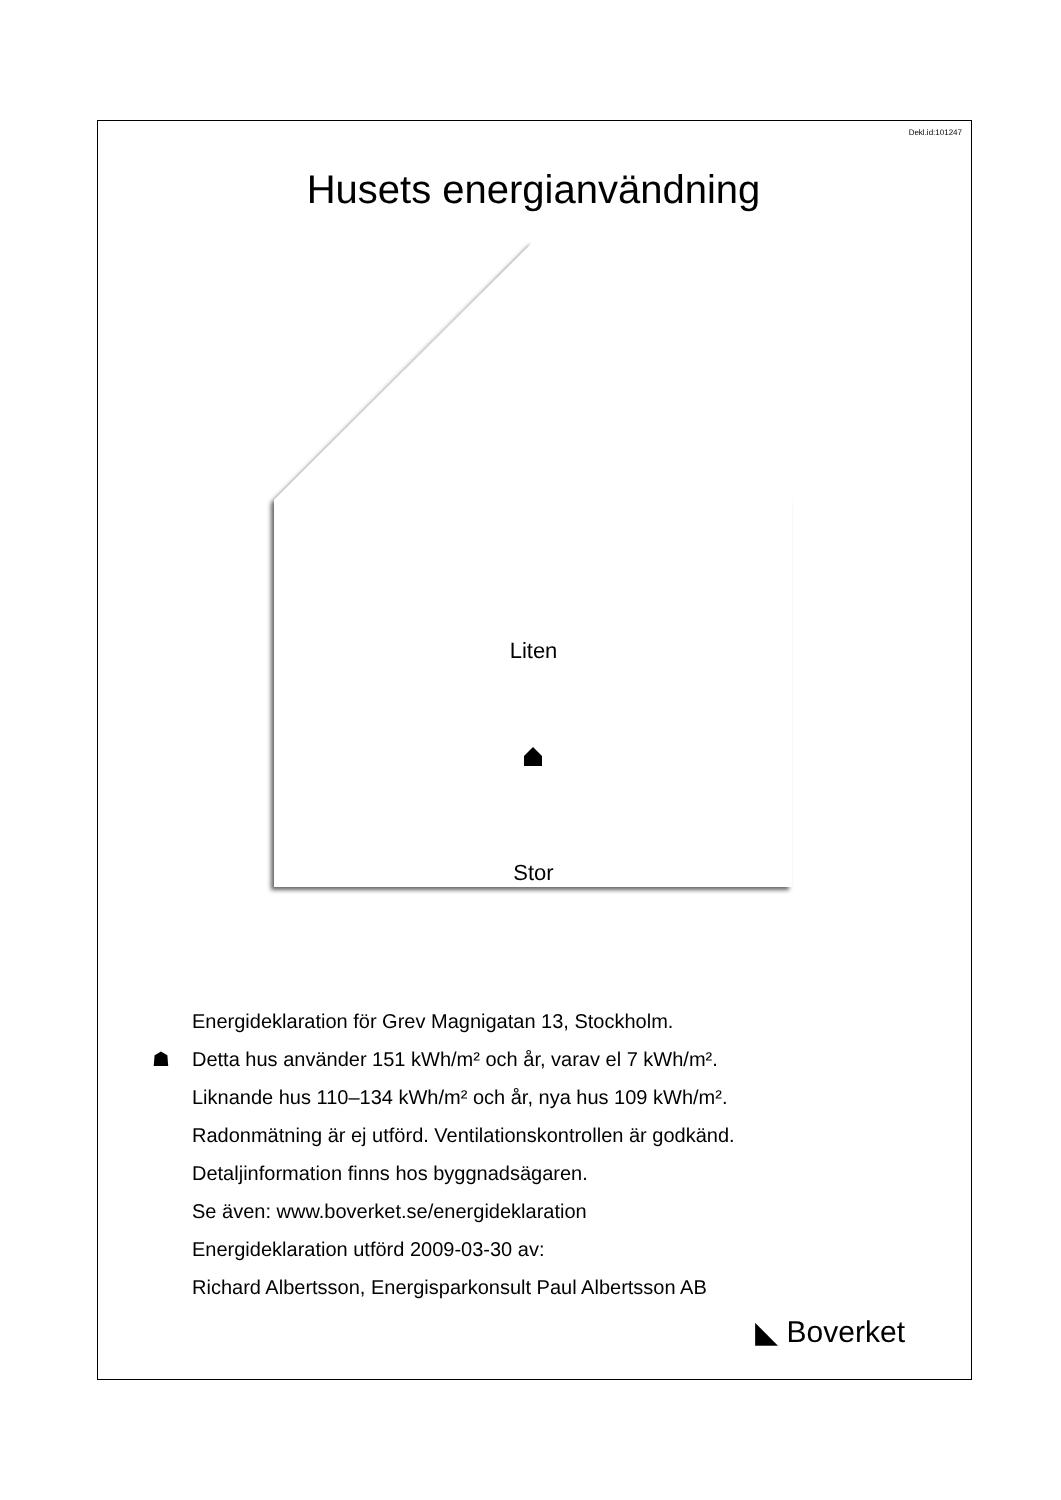Dekl.id:101247
Husets energianvändning
Liten
Stor
Energideklaration för Grev Magnigatan 13, Stockholm.
☗ Detta hus använder 151 kWh/m² och år, varav el 7 kWh/m².
Liknande hus 110–134 kWh/m² och år, nya hus 109 kWh/m².
Radonmätning är ej utförd. Ventilationskontrollen är godkänd.
Detaljinformation finns hos byggnadsägaren.
Se även: www.boverket.se/energideklaration
Energideklaration utförd 2009-03-30 av:
Richard Albertsson, Energisparkonsult Paul Albertsson AB
◣ Boverket